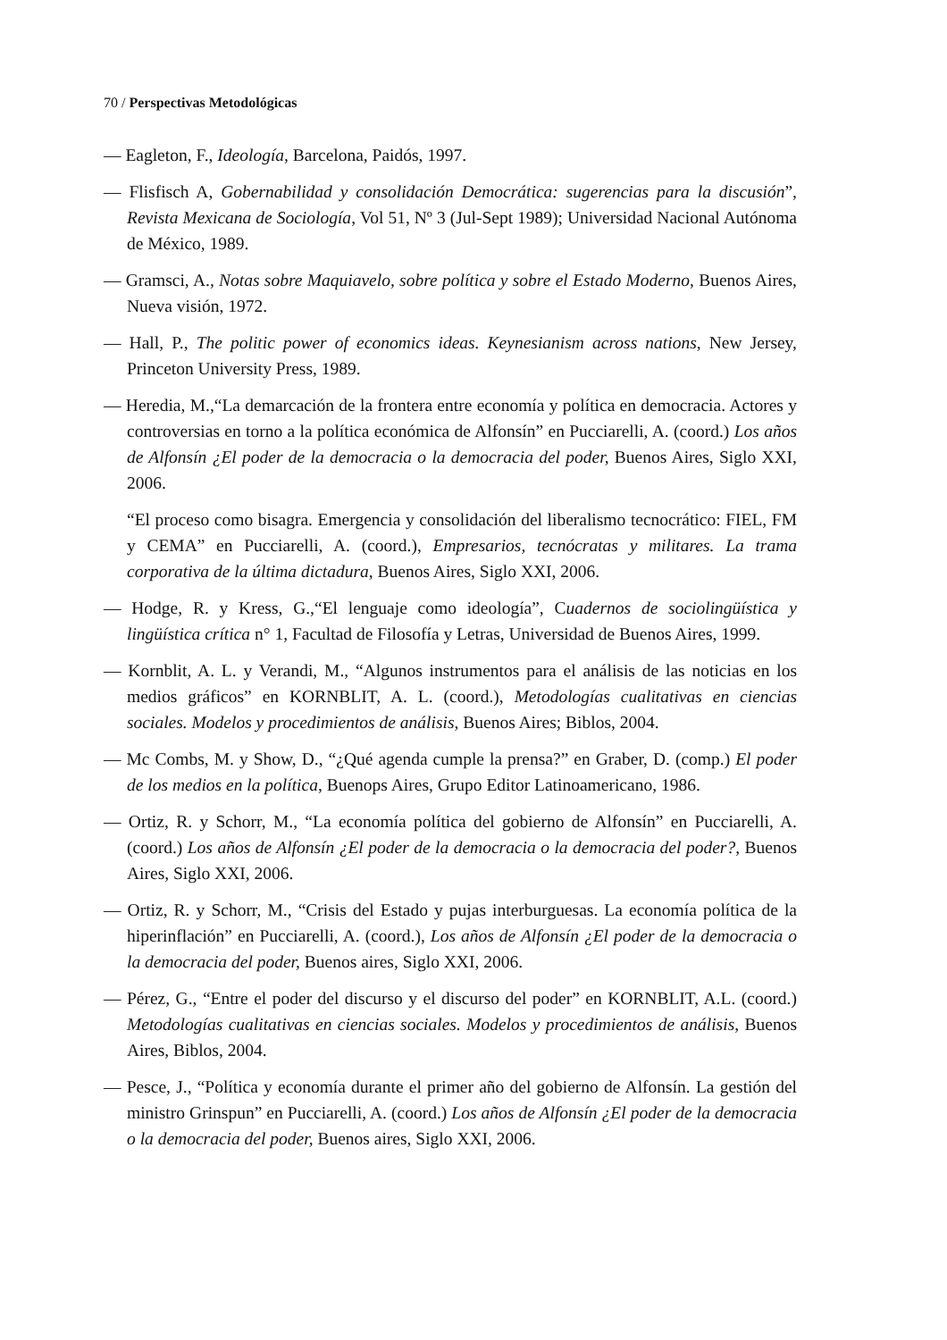70 / Perspectivas Metodológicas
— Eagleton, F., Ideología, Barcelona, Paidós, 1997.
— Flisfisch A, Gobernabilidad y consolidación Democrática: sugerencias para la discusión”, Revista Mexicana de Sociología, Vol 51, Nº 3 (Jul-Sept 1989); Universidad Nacional Autónoma de México, 1989.
— Gramsci, A., Notas sobre Maquiavelo, sobre política y sobre el Estado Moderno, Buenos Aires, Nueva visión, 1972.
— Hall, P., The politic power of economics ideas. Keynesianism across nations, New Jersey, Princeton University Press, 1989.
— Heredia, M.,“La demarcación de la frontera entre economía y política en democracia. Actores y controversias en torno a la política económica de Alfonsín” en Pucciarelli, A. (coord.) Los años de Alfonsín ¿El poder de la democracia o la democracia del poder, Buenos Aires, Siglo XXI, 2006.
“El proceso como bisagra. Emergencia y consolidación del liberalismo tecnocrático: FIEL, FM y CEMA” en Pucciarelli, A. (coord.), Empresarios, tecnócratas y militares. La trama corporativa de la última dictadura, Buenos Aires, Siglo XXI, 2006.
— Hodge, R. y Kress, G.,“El lenguaje como ideología”, Cuadernos de sociolingüística y lingüística crítica n° 1, Facultad de Filosofía y Letras, Universidad de Buenos Aires, 1999.
— Kornblit, A. L. y Verandi, M., “Algunos instrumentos para el análisis de las noticias en los medios gráficos” en KORNBLIT, A. L. (coord.), Metodologías cualitativas en ciencias sociales. Modelos y procedimientos de análisis, Buenos Aires; Biblos, 2004.
— Mc Combs, M. y Show, D., “¿Qué agenda cumple la prensa?” en Graber, D. (comp.) El poder de los medios en la política, Buenops Aires, Grupo Editor Latinoamericano, 1986.
— Ortiz, R. y Schorr, M., “La economía política del gobierno de Alfonsín” en Pucciarelli, A. (coord.) Los años de Alfonsín ¿El poder de la democracia o la democracia del poder?, Buenos Aires, Siglo XXI, 2006.
— Ortiz, R. y Schorr, M., “Crisis del Estado y pujas interburguesas. La economía política de la hiperinflación” en Pucciarelli, A. (coord.), Los años de Alfonsín ¿El poder de la democracia o la democracia del poder, Buenos aires, Siglo XXI, 2006.
— Pérez, G., “Entre el poder del discurso y el discurso del poder” en KORNBLIT, A.L. (coord.) Metodologías cualitativas en ciencias sociales. Modelos y procedimientos de análisis, Buenos Aires, Biblos, 2004.
— Pesce, J., “Política y economía durante el primer año del gobierno de Alfonsín. La gestión del ministro Grinspun” en Pucciarelli, A. (coord.) Los años de Alfonsín ¿El poder de la democracia o la democracia del poder, Buenos aires, Siglo XXI, 2006.